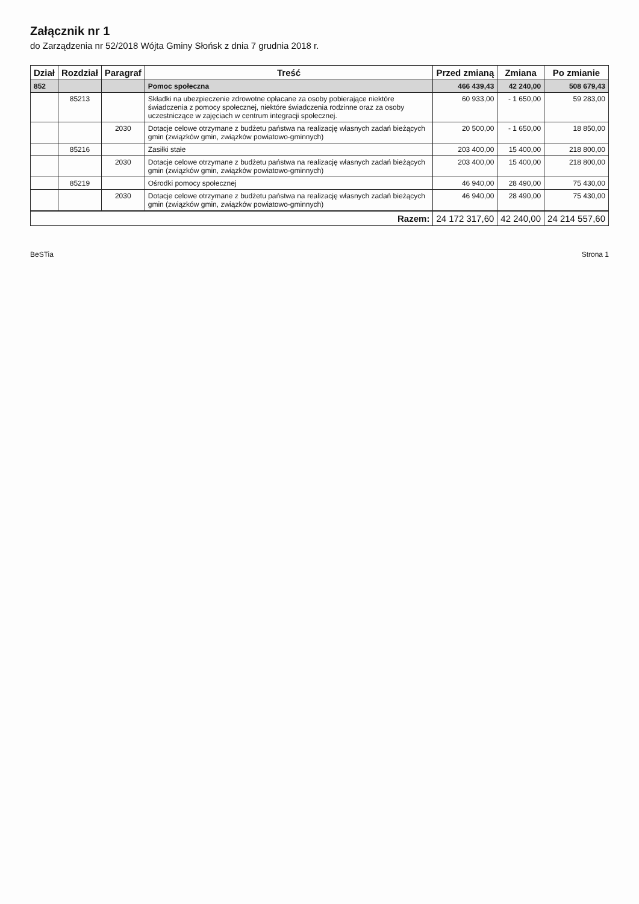Załącznik nr 1
do Zarządzenia nr 52/2018 Wójta Gminy Słońsk z dnia 7 grudnia 2018 r.
| Dział | Rozdział | Paragraf | Treść | Przed zmianą | Zmiana | Po zmianie |
| --- | --- | --- | --- | --- | --- | --- |
| 852 | | | Pomoc społeczna | 466 439,43 | 42 240,00 | 508 679,43 |
| | 85213 | | Składki na ubezpieczenie zdrowotne opłacane za osoby pobierające niektóre świadczenia z pomocy społecznej, niektóre świadczenia rodzinne oraz za osoby uczestniczące w zajęciach w centrum integracji społecznej. | 60 933,00 | - 1 650,00 | 59 283,00 |
| | | 2030 | Dotacje celowe otrzymane z budżetu państwa na realizację własnych zadań bieżących gmin (związków gmin, związków powiatowo-gminnych) | 20 500,00 | - 1 650,00 | 18 850,00 |
| | 85216 | | Zasiłki stałe | 203 400,00 | 15 400,00 | 218 800,00 |
| | | 2030 | Dotacje celowe otrzymane z budżetu państwa na realizację własnych zadań bieżących gmin (związków gmin, związków powiatowo-gminnych) | 203 400,00 | 15 400,00 | 218 800,00 |
| | 85219 | | Ośrodki pomocy społecznej | 46 940,00 | 28 490,00 | 75 430,00 |
| | | 2030 | Dotacje celowe otrzymane z budżetu państwa na realizację własnych zadań bieżących gmin (związków gmin, związków powiatowo-gminnych) | 46 940,00 | 28 490,00 | 75 430,00 |
| Razem: | | | | 24 172 317,60 | 42 240,00 | 24 214 557,60 |
BeSTia Strona 1